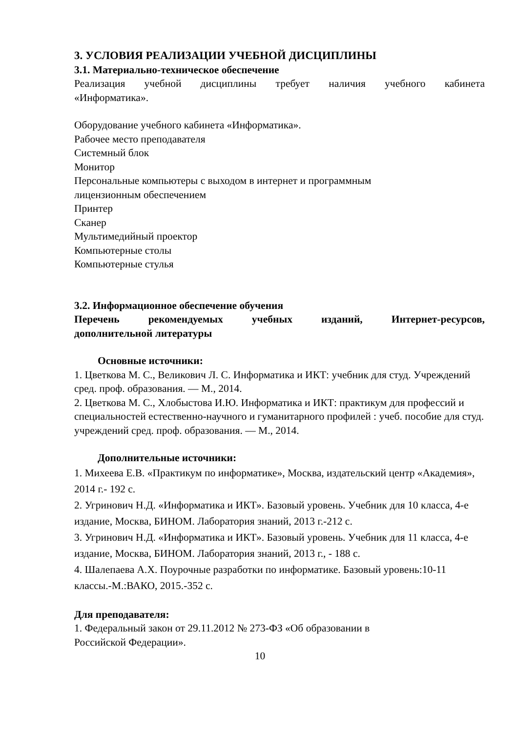3. УСЛОВИЯ РЕАЛИЗАЦИИ УЧЕБНОЙ ДИСЦИПЛИНЫ
3.1. Материально-техническое обеспечение
Реализация учебной дисциплины требует наличия учебного кабинета
«Информатика».
Оборудование учебного кабинета «Информатика».
Рабочее место преподавателя
Системный блок
Монитор
Персональные компьютеры с выходом в интернет и программным
лицензионным обеспечением
Принтер
Сканер
Мультимедийный проектор
Компьютерные столы
Компьютерные стулья
3.2. Информационное обеспечение обучения
Перечень рекомендуемых учебных изданий, Интернет-ресурсов,
дополнительной литературы
Основные источники:
1. Цветкова М. С., Великович Л. С. Информатика и ИКТ: учебник для студ. Учреждений сред. проф. образования. — М., 2014.
2. Цветкова М. С., Хлобыстова И.Ю. Информатика и ИКТ: практикум для профессий и специальностей естественно-научного и гуманитарного профилей : учеб. пособие для студ. учреждений сред. проф. образования. — М., 2014.
Дополнительные источники:
1. Михеева Е.В. «Практикум по информатике», Москва, издательский центр «Академия», 2014 г.- 192 с.
2. Угринович Н.Д. «Информатика и ИКТ». Базовый уровень. Учебник для 10 класса, 4-е издание, Москва, БИНОМ. Лаборатория знаний, 2013 г.-212 с.
3. Угринович Н.Д. «Информатика и ИКТ». Базовый уровень. Учебник для 11 класса, 4-е издание, Москва, БИНОМ. Лаборатория знаний, 2013 г., - 188 с.
4. Шалепаева А.Х. Поурочные разработки по информатике. Базовый уровень:10-11 классы.-М.:ВАКО, 2015.-352 с.
Для преподавателя:
1. Федеральный закон от 29.11.2012 № 273-ФЗ «Об образовании в
Российской Федерации».
10